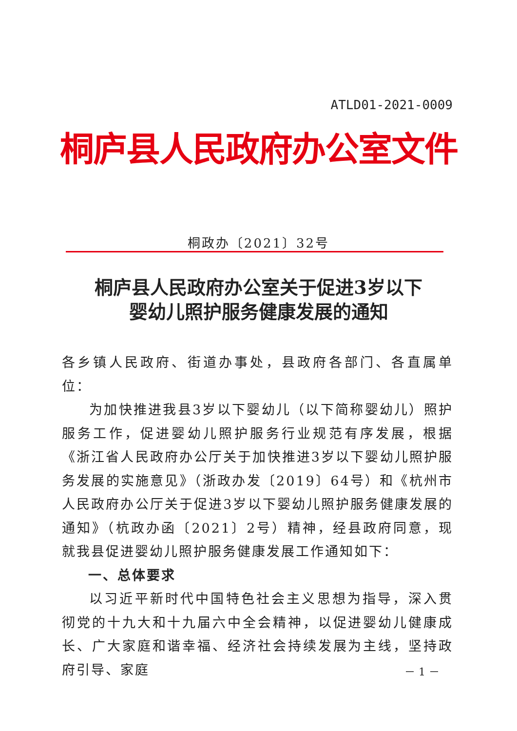ATLD01-2021-0009
桐庐县人民政府办公室文件
桐政办〔2021〕32号
桐庐县人民政府办公室关于促进3岁以下
婴幼儿照护服务健康发展的通知
各乡镇人民政府、街道办事处，县政府各部门、各直属单位：
为加快推进我县3岁以下婴幼儿（以下简称婴幼儿）照护服务工作，促进婴幼儿照护服务行业规范有序发展，根据《浙江省人民政府办公厅关于加快推进3岁以下婴幼儿照护服务发展的实施意见》（浙政办发〔2019〕64号）和《杭州市人民政府办公厅关于促进3岁以下婴幼儿照护服务健康发展的通知》（杭政办函〔2021〕2号）精神，经县政府同意，现就我县促进婴幼儿照护服务健康发展工作通知如下：
一、总体要求
以习近平新时代中国特色社会主义思想为指导，深入贯彻党的十九大和十九届六中全会精神，以促进婴幼儿健康成长、广大家庭和谐幸福、经济社会持续发展为主线，坚持政府引导、家庭
－ 1 －